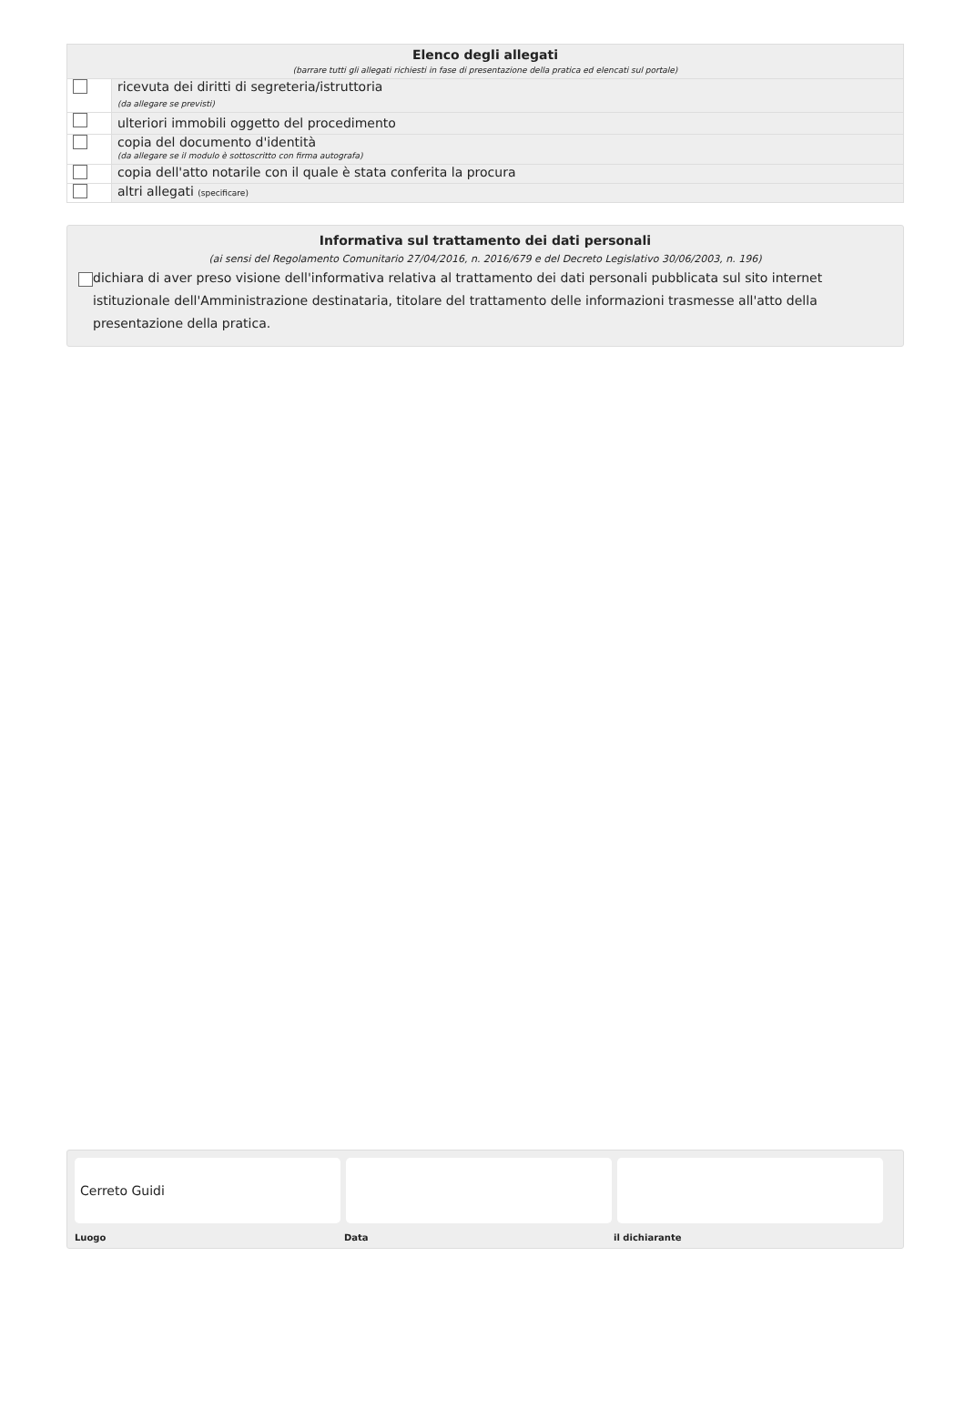| Elenco degli allegati (barrare tutti gli allegati richiesti in fase di presentazione della pratica ed elencati sul portale) | |
| --- | --- |
| | ricevuta dei diritti di segreteria/istruttoria (da allegare se previsti) |
| | ulteriori immobili oggetto del procedimento |
| | copia del documento d'identità (da allegare se il modulo è sottoscritto con firma autografa) |
| | copia dell'atto notarile con il quale è stata conferita la procura |
| | altri allegati (specificare) |
Informativa sul trattamento dei dati personali
(ai sensi del Regolamento Comunitario 27/04/2016, n. 2016/679 e del Decreto Legislativo 30/06/2003, n. 196)
dichiara di aver preso visione dell'informativa relativa al trattamento dei dati personali pubblicata sul sito internet istituzionale dell'Amministrazione destinataria, titolare del trattamento delle informazioni trasmesse all'atto della presentazione della pratica.
Cerreto Guidi
Luogo Data il dichiarante